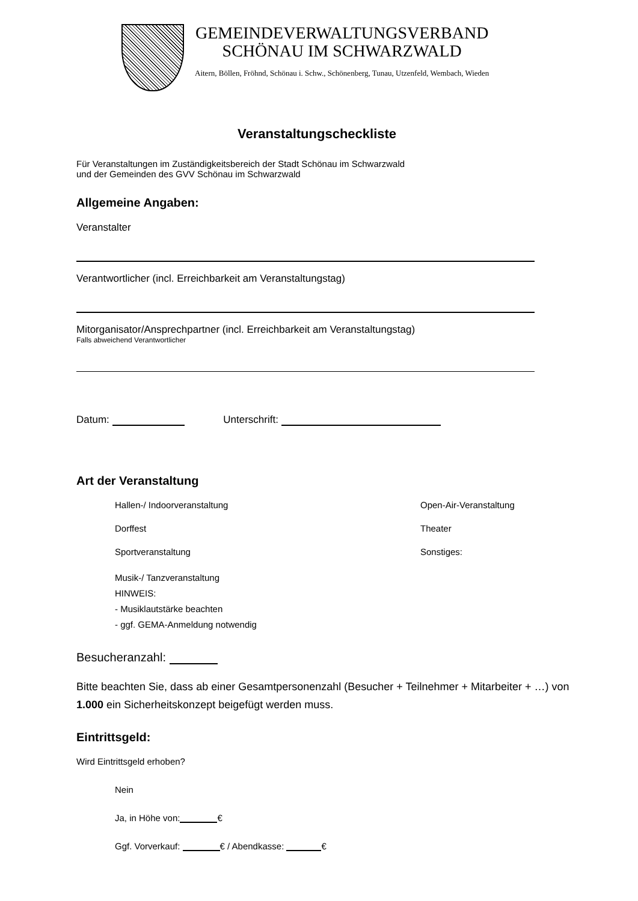GEMEINDEVERWALTUNGSVERBAND
SCHÖNAU IM SCHWARZWALD
Aitern, Böllen, Fröhnd, Schönau i. Schw., Schönenberg, Tunau, Utzenfeld, Wembach, Wieden
Veranstaltungscheckliste
Für Veranstaltungen im Zuständigkeitsbereich der Stadt Schönau im Schwarzwald
und der Gemeinden des GVV Schönau im Schwarzwald
Allgemeine Angaben:
Veranstalter
Verantwortlicher (incl. Erreichbarkeit am Veranstaltungstag)
Mitorganisator/Ansprechpartner (incl. Erreichbarkeit am Veranstaltungstag)
Falls abweichend Verantwortlicher
Datum: Unterschrift:
Art der Veranstaltung
Hallen-/ Indoorveranstaltung
Open-Air-Veranstaltung
Dorffest
Theater
Sportveranstaltung
Sonstiges:
Musik-/ Tanzveranstaltung
HINWEIS:
- Musiklautstärke beachten
- ggf. GEMA-Anmeldung notwendig
Besucheranzahl:
Bitte beachten Sie, dass ab einer Gesamtpersonenzahl (Besucher + Teilnehmer + Mitarbeiter + …) von 1.000 ein Sicherheitskonzept beigefügt werden muss.
Eintrittsgeld:
Wird Eintrittsgeld erhoben?
Nein
Ja, in Höhe von: €
Ggf. Vorverkauf: € / Abendkasse: €